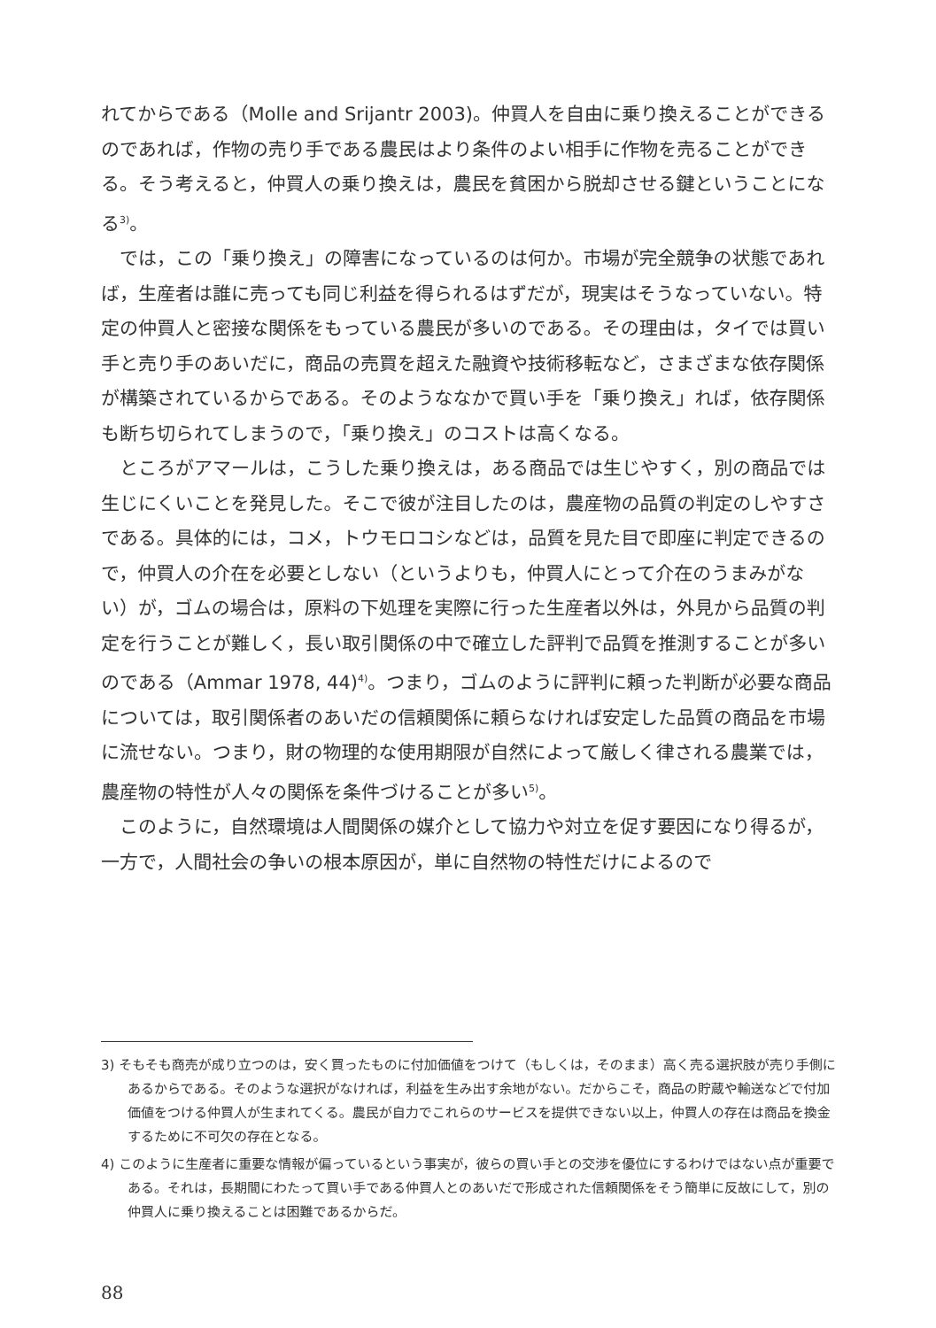れてからである（Molle and Srijantr 2003)。仲買人を自由に乗り換えることができるのであれば，作物の売り手である農民はより条件のよい相手に作物を売ることができる。そう考えると，仲買人の乗り換えは，農民を貧困から脱却させる鍵ということになる<sup>3)</sup>。
では，この「乗り換え」の障害になっているのは何か。市場が完全競争の状態であれば，生産者は誰に売っても同じ利益を得られるはずだが，現実はそうなっていない。特定の仲買人と密接な関係をもっている農民が多いのである。その理由は，タイでは買い手と売り手のあいだに，商品の売買を超えた融資や技術移転など，さまざまな依存関係が構築されているからである。そのようななかで買い手を「乗り換え」れば，依存関係も断ち切られてしまうので，「乗り換え」のコストは高くなる。
ところがアマールは，こうした乗り換えは，ある商品では生じやすく，別の商品では生じにくいことを発見した。そこで彼が注目したのは，農産物の品質の判定のしやすさである。具体的には，コメ，トウモロコシなどは，品質を見た目で即座に判定できるので，仲買人の介在を必要としない（というよりも，仲買人にとって介在のうまみがない）が，ゴムの場合は，原料の下処理を実際に行った生産者以外は，外見から品質の判定を行うことが難しく，長い取引関係の中で確立した評判で品質を推測することが多いのである（Ammar 1978, 44)<sup>4)</sup>。つまり，ゴムのように評判に頼った判断が必要な商品については，取引関係者のあいだの信頼関係に頼らなければ安定した品質の商品を市場に流せない。つまり，財の物理的な使用期限が自然によって厳しく律される農業では，農産物の特性が人々の関係を条件づけることが多い<sup>5)</sup>。
このように，自然環境は人間関係の媒介として協力や対立を促す要因になり得るが，一方で，人間社会の争いの根本原因が，単に自然物の特性だけによるので
3) そもそも商売が成り立つのは，安く買ったものに付加価値をつけて（もしくは，そのまま）高く売る選択肢が売り手側にあるからである。そのような選択がなければ，利益を生み出す余地がない。だからこそ，商品の貯蔵や輸送などで付加価値をつける仲買人が生まれてくる。農民が自力でこれらのサービスを提供できない以上，仲買人の存在は商品を換金するために不可欠の存在となる。
4) このように生産者に重要な情報が偏っているという事実が，彼らの買い手との交渉を優位にするわけではない点が重要である。それは，長期間にわたって買い手である仲買人とのあいだで形成された信頼関係をそう簡単に反故にして，別の仲買人に乗り換えることは困難であるからだ。
88